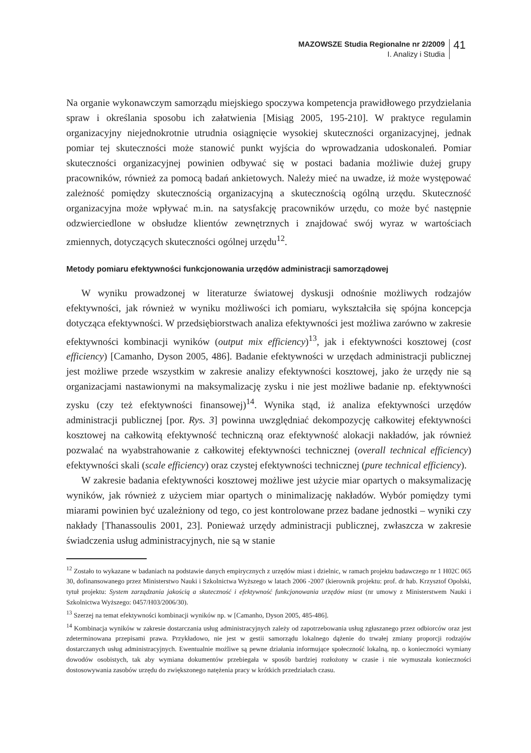MAZOWSZE Studia Regionalne nr 2/2009
I. Analizy i Studia
41
Na organie wykonawczym samorządu miejskiego spoczywa kompetencja prawidłowego przydzielania spraw i określania sposobu ich załatwienia [Misiąg 2005, 195-210]. W praktyce regulamin organizacyjny niejednokrotnie utrudnia osiągnięcie wysokiej skuteczności organizacyjnej, jednak pomiar tej skuteczności może stanowić punkt wyjścia do wprowadzania udoskonaleń. Pomiar skuteczności organizacyjnej powinien odbywać się w postaci badania możliwie dużej grupy pracowników, również za pomocą badań ankietowych. Należy mieć na uwadze, iż może występować zależność pomiędzy skutecznością organizacyjną a skutecznością ogólną urzędu. Skuteczność organizacyjna może wpływać m.in. na satysfakcję pracowników urzędu, co może być następnie odzwierciedlone w obsłudze klientów zewnętrznych i znajdować swój wyraz w wartościach zmiennych, dotyczących skuteczności ogólnej urzędu<sup>12</sup>.
Metody pomiaru efektywności funkcjonowania urzędów administracji samorządowej
W wyniku prowadzonej w literaturze światowej dyskusji odnośnie możliwych rodzajów efektywności, jak również w wyniku możliwości ich pomiaru, wykształciła się spójna koncepcja dotycząca efektywności. W przedsiębiorstwach analiza efektywności jest możliwa zarówno w zakresie efektywności kombinacji wyników (output mix efficiency)<sup>13</sup>, jak i efektywności kosztowej (cost efficiency) [Camanho, Dyson 2005, 486]. Badanie efektywności w urzędach administracji publicznej jest możliwe przede wszystkim w zakresie analizy efektywności kosztowej, jako że urzędy nie są organizacjami nastawionymi na maksymalizację zysku i nie jest możliwe badanie np. efektywności zysku (czy też efektywności finansowej)<sup>14</sup>. Wynika stąd, iż analiza efektywności urzędów administracji publicznej [por. Rys. 3] powinna uwzględniać dekompozycję całkowitej efektywności kosztowej na całkowitą efektywność techniczną oraz efektywność alokacji nakładów, jak również pozwalać na wyabstrahowanie z całkowitej efektywności technicznej (overall technical efficiency) efektywności skali (scale efficiency) oraz czystej efektywności technicznej (pure technical efficiency).
W zakresie badania efektywności kosztowej możliwe jest użycie miar opartych o maksymalizację wyników, jak również z użyciem miar opartych o minimalizację nakładów. Wybór pomiędzy tymi miarami powinien być uzależniony od tego, co jest kontrolowane przez badane jednostki – wyniki czy nakłady [Thanassoulis 2001, 23]. Ponieważ urzędy administracji publicznej, zwłaszcza w zakresie świadczenia usług administracyjnych, nie są w stanie
<sup>12</sup> Zostało to wykazane w badaniach na podstawie danych empirycznych z urzędów miast i dzielnic, w ramach projektu badawczego nr 1 H02C 065 30, dofinansowanego przez Ministerstwo Nauki i Szkolnictwa Wyższego w latach 2006 -2007 (kierownik projektu: prof. dr hab. Krzysztof Opolski, tytuł projektu: System zarządzania jakością a skuteczność i efektywność funkcjonowania urzędów miast (nr umowy z Ministerstwem Nauki i Szkolnictwa Wyższego: 0457/H03/2006/30).
<sup>13</sup> Szerzej na temat efektywności kombinacji wyników np. w [Camanho, Dyson 2005, 485-486].
<sup>14</sup> Kombinacja wyników w zakresie dostarczania usług administracyjnych zależy od zapotrzebowania usług zgłaszanego przez odbiorców oraz jest zdeterminowana przepisami prawa. Przykładowo, nie jest w gestii samorządu lokalnego dążenie do trwałej zmiany proporcji rodzajów dostarczanych usług administracyjnych. Ewentualnie możliwe są pewne działania informujące społeczność lokalną, np. o konieczności wymiany dowodów osobistych, tak aby wymiana dokumentów przebiegała w sposób bardziej rozłożony w czasie i nie wymuszała konieczności dostosowywania zasobów urzędu do zwiększonego natężenia pracy w krótkich przedziałach czasu.